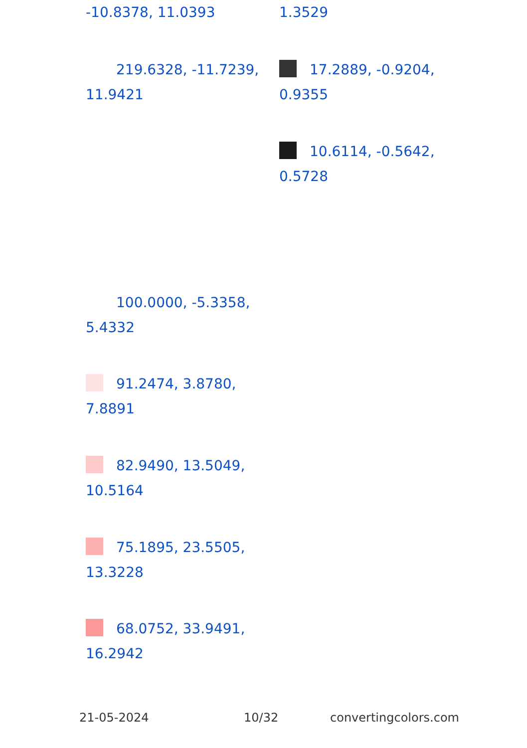-10.8378, 11.0393
219.6328, -11.7239, 11.9421
100.0000, -5.3358, 5.4332
91.2474, 3.8780, 7.8891
82.9490, 13.5049, 10.5164
75.1895, 23.5505, 13.3228
68.0752, 33.9491, 16.2942
1.3529
17.2889, -0.9204, 0.9355
10.6114, -0.5642, 0.5728
21-05-2024 10/32 convertingcolors.com